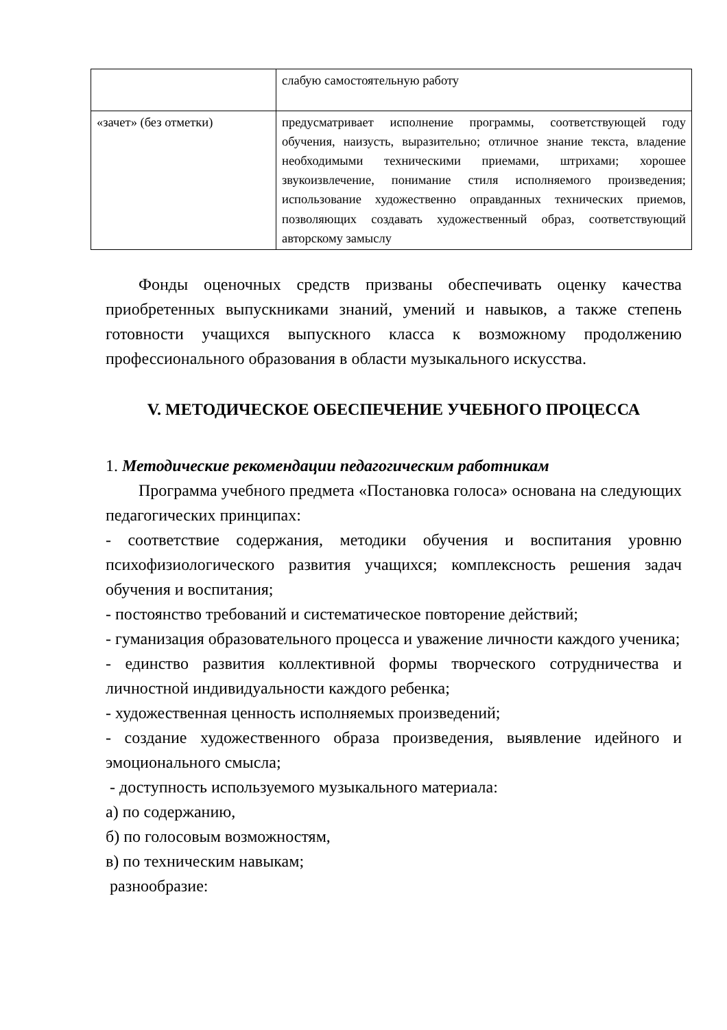| | слабую самостоятельную работу |
| «зачет» (без отметки) | предусматривает исполнение программы, соответствующей году обучения, наизусть, выразительно; отличное знание текста, владение необходимыми техническими приемами, штрихами; хорошее звукоизвлечение, понимание стиля исполняемого произведения; использование художественно оправданных технических приемов, позволяющих создавать художественный образ, соответствующий авторскому замыслу |
Фонды оценочных средств призваны обеспечивать оценку качества приобретенных выпускниками знаний, умений и навыков, а также степень готовности учащихся выпускного класса к возможному продолжению профессионального образования в области музыкального искусства.
V. МЕТОДИЧЕСКОЕ ОБЕСПЕЧЕНИЕ УЧЕБНОГО ПРОЦЕССА
1. Методические рекомендации педагогическим работникам
Программа учебного предмета «Постановка голоса» основана на следующих педагогических принципах:
- соответствие содержания, методики обучения и воспитания уровню психофизиологического развития учащихся; комплексность решения задач обучения и воспитания;
- постоянство требований и систематическое повторение действий;
- гуманизация образовательного процесса и уважение личности каждого ученика;
- единство развития коллективной формы творческого сотрудничества и личностной индивидуальности каждого ребенка;
- художественная ценность исполняемых произведений;
- создание художественного образа произведения, выявление идейного и эмоционального смысла;
- доступность используемого музыкального материала:
а) по содержанию,
б) по голосовым возможностям,
в) по техническим навыкам;
разнообразие: